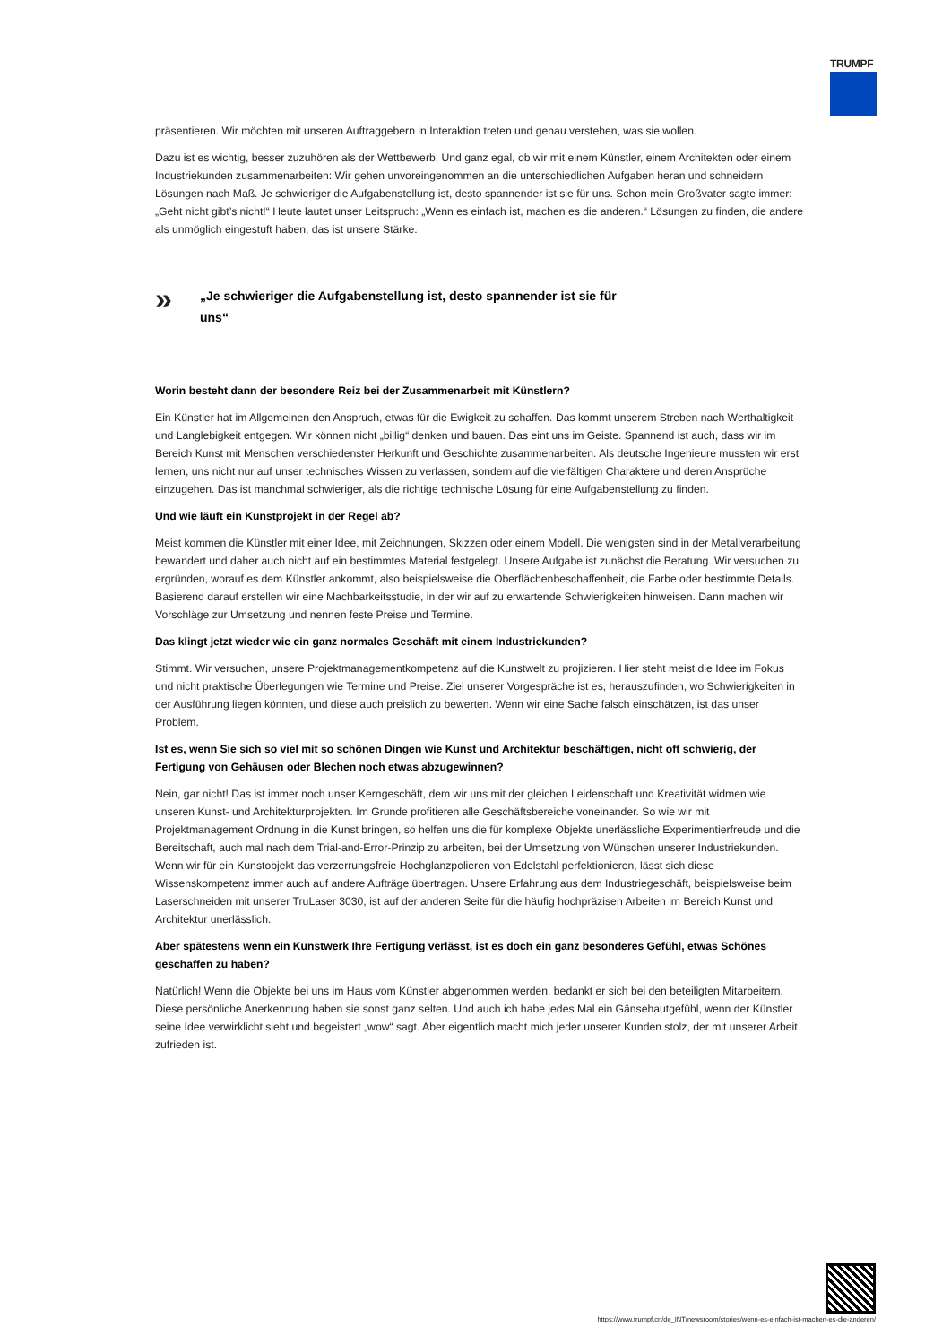TRUMPF
präsentieren. Wir möchten mit unseren Auftraggebern in Interaktion treten und genau verstehen, was sie wollen.
Dazu ist es wichtig, besser zuzuhören als der Wettbewerb. Und ganz egal, ob wir mit einem Künstler, einem Architekten oder einem Industriekunden zusammenarbeiten: Wir gehen unvoreingenommen an die unterschiedlichen Aufgaben heran und schneidern Lösungen nach Maß. Je schwieriger die Aufgabenstellung ist, desto spannender ist sie für uns. Schon mein Großvater sagte immer: „Geht nicht gibt’s nicht!“ Heute lautet unser Leitspruch: „Wenn es einfach ist, machen es die anderen.“ Lösungen zu finden, die andere als unmöglich eingestuft haben, das ist unsere Stärke.
»
„Je schwieriger die Aufgabenstellung ist, desto spannender ist sie für uns“
Worin besteht dann der besondere Reiz bei der Zusammenarbeit mit Künstlern?
Ein Künstler hat im Allgemeinen den Anspruch, etwas für die Ewigkeit zu schaffen. Das kommt unserem Streben nach Werthaltigkeit und Langlebigkeit entgegen. Wir können nicht „billig“ denken und bauen. Das eint uns im Geiste. Spannend ist auch, dass wir im Bereich Kunst mit Menschen verschiedenster Herkunft und Geschichte zusammenarbeiten. Als deutsche Ingenieure mussten wir erst lernen, uns nicht nur auf unser technisches Wissen zu verlassen, sondern auf die vielfältigen Charaktere und deren Ansprüche einzugehen. Das ist manchmal schwieriger, als die richtige technische Lösung für eine Aufgabenstellung zu finden.
Und wie läuft ein Kunstprojekt in der Regel ab?
Meist kommen die Künstler mit einer Idee, mit Zeichnungen, Skizzen oder einem Modell. Die wenigsten sind in der Metallverarbeitung bewandert und daher auch nicht auf ein bestimmtes Material festgelegt. Unsere Aufgabe ist zunächst die Beratung. Wir versuchen zu ergründen, worauf es dem Künstler ankommt, also beispielsweise die Oberflächenbeschaffenheit, die Farbe oder bestimmte Details. Basierend darauf erstellen wir eine Machbarkeitsstudie, in der wir auf zu erwartende Schwierigkeiten hinweisen. Dann machen wir Vorschläge zur Umsetzung und nennen feste Preise und Termine.
Das klingt jetzt wieder wie ein ganz normales Geschäft mit einem Industriekunden?
Stimmt. Wir versuchen, unsere Projektmanagementkompetenz auf die Kunstwelt zu projizieren. Hier steht meist die Idee im Fokus und nicht praktische Überlegungen wie Termine und Preise. Ziel unserer Vorgespräche ist es, herauszufinden, wo Schwierigkeiten in der Ausführung liegen könnten, und diese auch preislich zu bewerten. Wenn wir eine Sache falsch einschätzen, ist das unser Problem.
Ist es, wenn Sie sich so viel mit so schönen Dingen wie Kunst und Architektur beschäftigen, nicht oft schwierig, der Fertigung von Gehäusen oder Blechen noch etwas abzugewinnen?
Nein, gar nicht! Das ist immer noch unser Kerngeschäft, dem wir uns mit der gleichen Leidenschaft und Kreativität widmen wie unseren Kunst- und Architekturprojekten. Im Grunde profitieren alle Geschäftsbereiche voneinander. So wie wir mit Projektmanagement Ordnung in die Kunst bringen, so helfen uns die für komplexe Objekte unerlässliche Experimentierfreude und die Bereitschaft, auch mal nach dem Trial-and-Error-Prinzip zu arbeiten, bei der Umsetzung von Wünschen unserer Industriekunden. Wenn wir für ein Kunstobjekt das verzerrungsfreie Hochglanzpolieren von Edelstahl perfektionieren, lässt sich diese Wissenskompetenz immer auch auf andere Aufträge übertragen. Unsere Erfahrung aus dem Industriegeschäft, beispielsweise beim Laserschneiden mit unserer TruLaser 3030, ist auf der anderen Seite für die häufig hochpräzisen Arbeiten im Bereich Kunst und Architektur unerlässlich.
Aber spätestens wenn ein Kunstwerk Ihre Fertigung verlässt, ist es doch ein ganz besonderes Gefühl, etwas Schönes geschaffen zu haben?
Natürlich! Wenn die Objekte bei uns im Haus vom Künstler abgenommen werden, bedankt er sich bei den beteiligten Mitarbeitern. Diese persönliche Anerkennung haben sie sonst ganz selten. Und auch ich habe jedes Mal ein Gänsehautgefühl, wenn der Künstler seine Idee verwirklicht sieht und begeistert „wow“ sagt. Aber eigentlich macht mich jeder unserer Kunden stolz, der mit unserer Arbeit zufrieden ist.
https://www.trumpf.cn/de_INT/newsroom/stories/wenn-es-einfach-ist-machen-es-die-anderen/